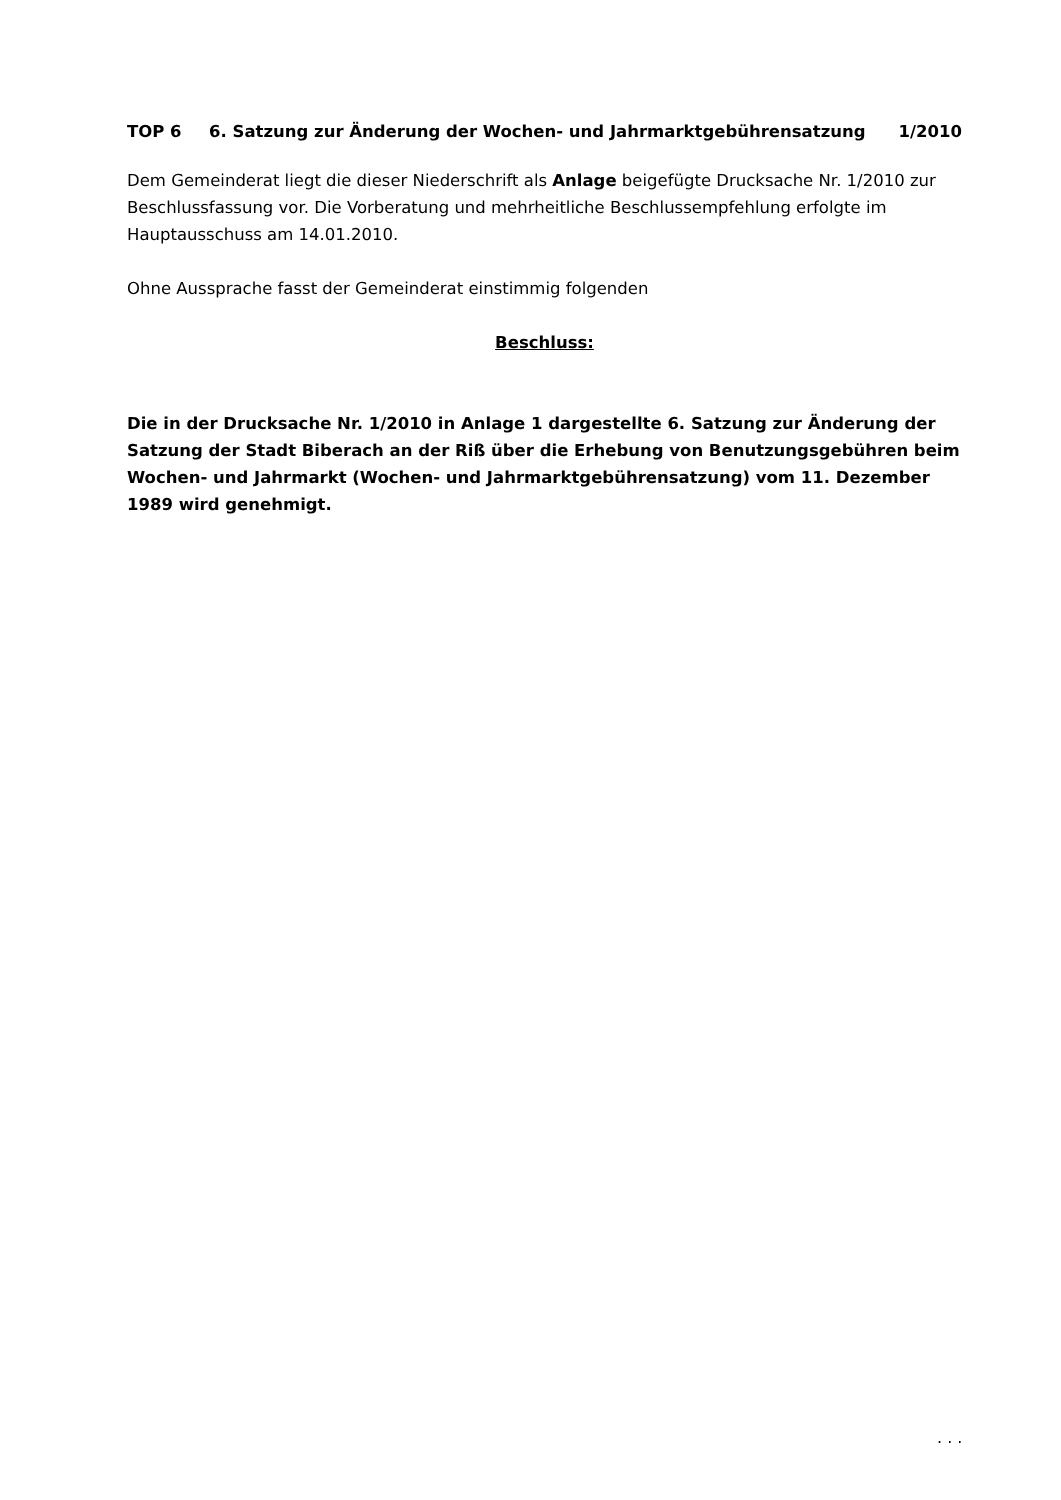TOP 6 6. Satzung zur Änderung der Wochen- und Jahrmarktgebührensatzung 1/2010
Dem Gemeinderat liegt die dieser Niederschrift als Anlage beigefügte Drucksache Nr. 1/2010 zur Beschlussfassung vor. Die Vorberatung und mehrheitliche Beschlussempfehlung erfolgte im Hauptausschuss am 14.01.2010.
Ohne Aussprache fasst der Gemeinderat einstimmig folgenden
Beschluss:
Die in der Drucksache Nr. 1/2010 in Anlage 1 dargestellte 6. Satzung zur Änderung der Satzung der Stadt Biberach an der Riß über die Erhebung von Benutzungsgebühren beim Wochen- und Jahrmarkt (Wochen- und Jahrmarktgebührensatzung) vom 11. Dezember 1989 wird genehmigt.
. . .